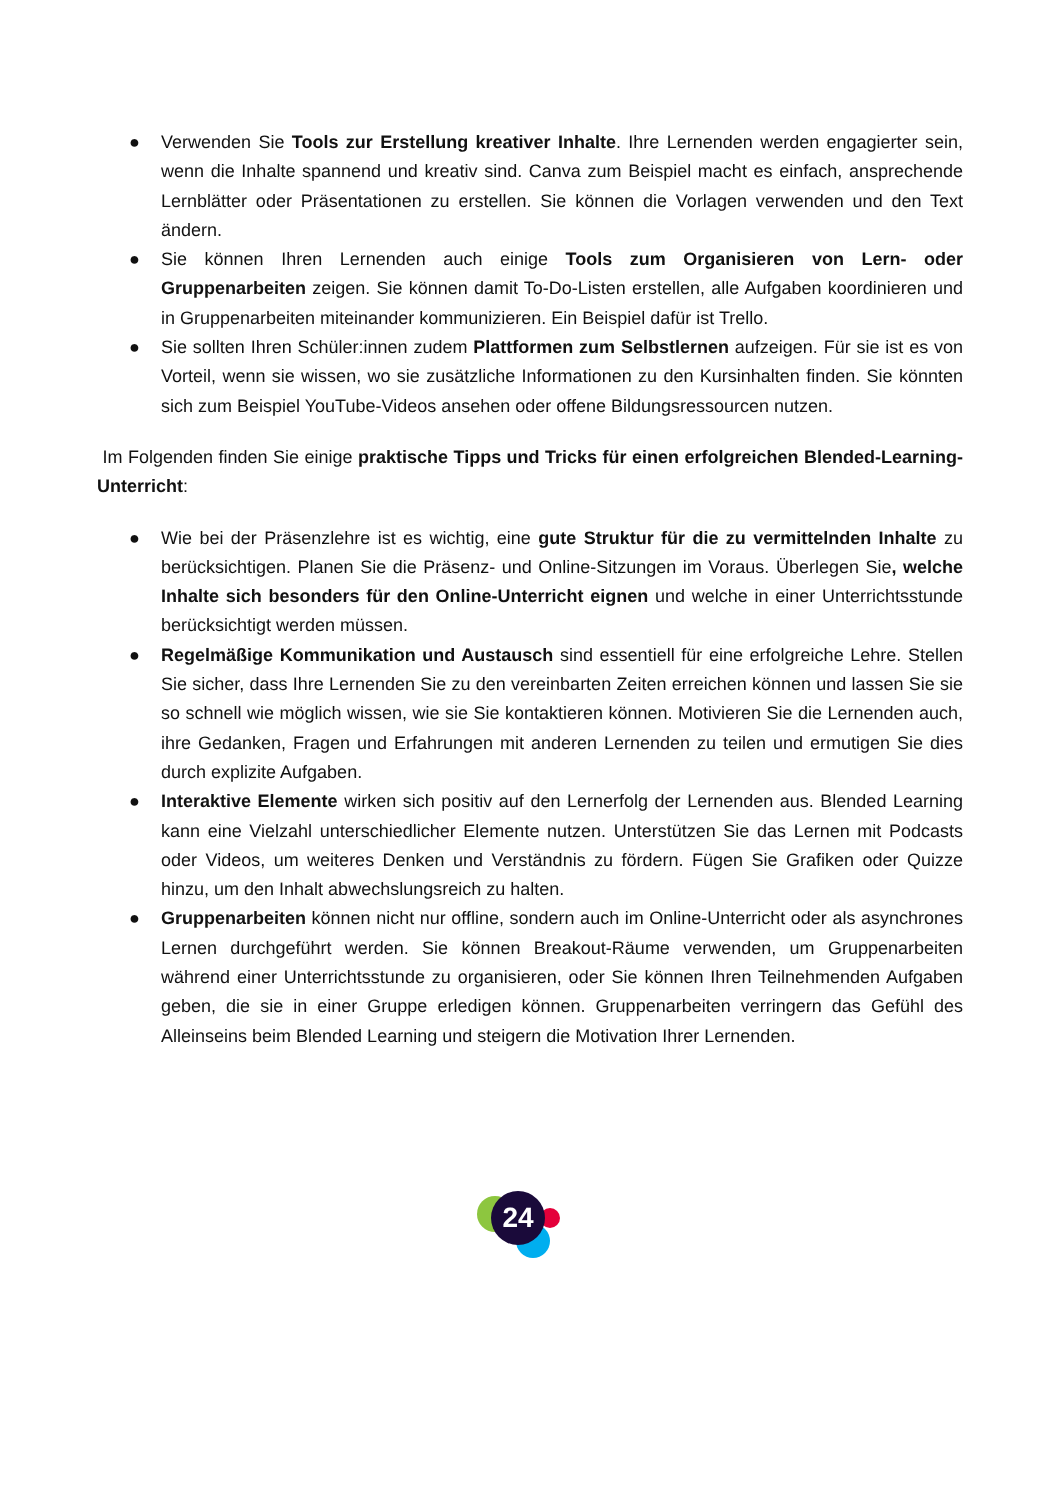● Verwenden Sie Tools zur Erstellung kreativer Inhalte. Ihre Lernenden werden engagierter sein, wenn die Inhalte spannend und kreativ sind. Canva zum Beispiel macht es einfach, ansprechende Lernblätter oder Präsentationen zu erstellen. Sie können die Vorlagen verwenden und den Text ändern.
● Sie können Ihren Lernenden auch einige Tools zum Organisieren von Lern- oder Gruppenarbeiten zeigen. Sie können damit To-Do-Listen erstellen, alle Aufgaben koordinieren und in Gruppenarbeiten miteinander kommunizieren. Ein Beispiel dafür ist Trello.
● Sie sollten Ihren Schüler:innen zudem Plattformen zum Selbstlernen aufzeigen. Für sie ist es von Vorteil, wenn sie wissen, wo sie zusätzliche Informationen zu den Kursinhalten finden. Sie könnten sich zum Beispiel YouTube-Videos ansehen oder offene Bildungsressourcen nutzen.
Im Folgenden finden Sie einige praktische Tipps und Tricks für einen erfolgreichen Blended-Learning-Unterricht:
● Wie bei der Präsenzlehre ist es wichtig, eine gute Struktur für die zu vermittelnden Inhalte zu berücksichtigen. Planen Sie die Präsenz- und Online-Sitzungen im Voraus. Überlegen Sie, welche Inhalte sich besonders für den Online-Unterricht eignen und welche in einer Unterrichtsstunde berücksichtigt werden müssen.
● Regelmäßige Kommunikation und Austausch sind essentiell für eine erfolgreiche Lehre. Stellen Sie sicher, dass Ihre Lernenden Sie zu den vereinbarten Zeiten erreichen können und lassen Sie sie so schnell wie möglich wissen, wie sie Sie kontaktieren können. Motivieren Sie die Lernenden auch, ihre Gedanken, Fragen und Erfahrungen mit anderen Lernenden zu teilen und ermutigen Sie dies durch explizite Aufgaben.
● Interaktive Elemente wirken sich positiv auf den Lernerfolg der Lernenden aus. Blended Learning kann eine Vielzahl unterschiedlicher Elemente nutzen. Unterstützen Sie das Lernen mit Podcasts oder Videos, um weiteres Denken und Verständnis zu fördern. Fügen Sie Grafiken oder Quizze hinzu, um den Inhalt abwechslungsreich zu halten.
● Gruppenarbeiten können nicht nur offline, sondern auch im Online-Unterricht oder als asynchrones Lernen durchgeführt werden. Sie können Breakout-Räume verwenden, um Gruppenarbeiten während einer Unterrichtsstunde zu organisieren, oder Sie können Ihren Teilnehmenden Aufgaben geben, die sie in einer Gruppe erledigen können. Gruppenarbeiten verringern das Gefühl des Alleinseins beim Blended Learning und steigern die Motivation Ihrer Lernenden.
24